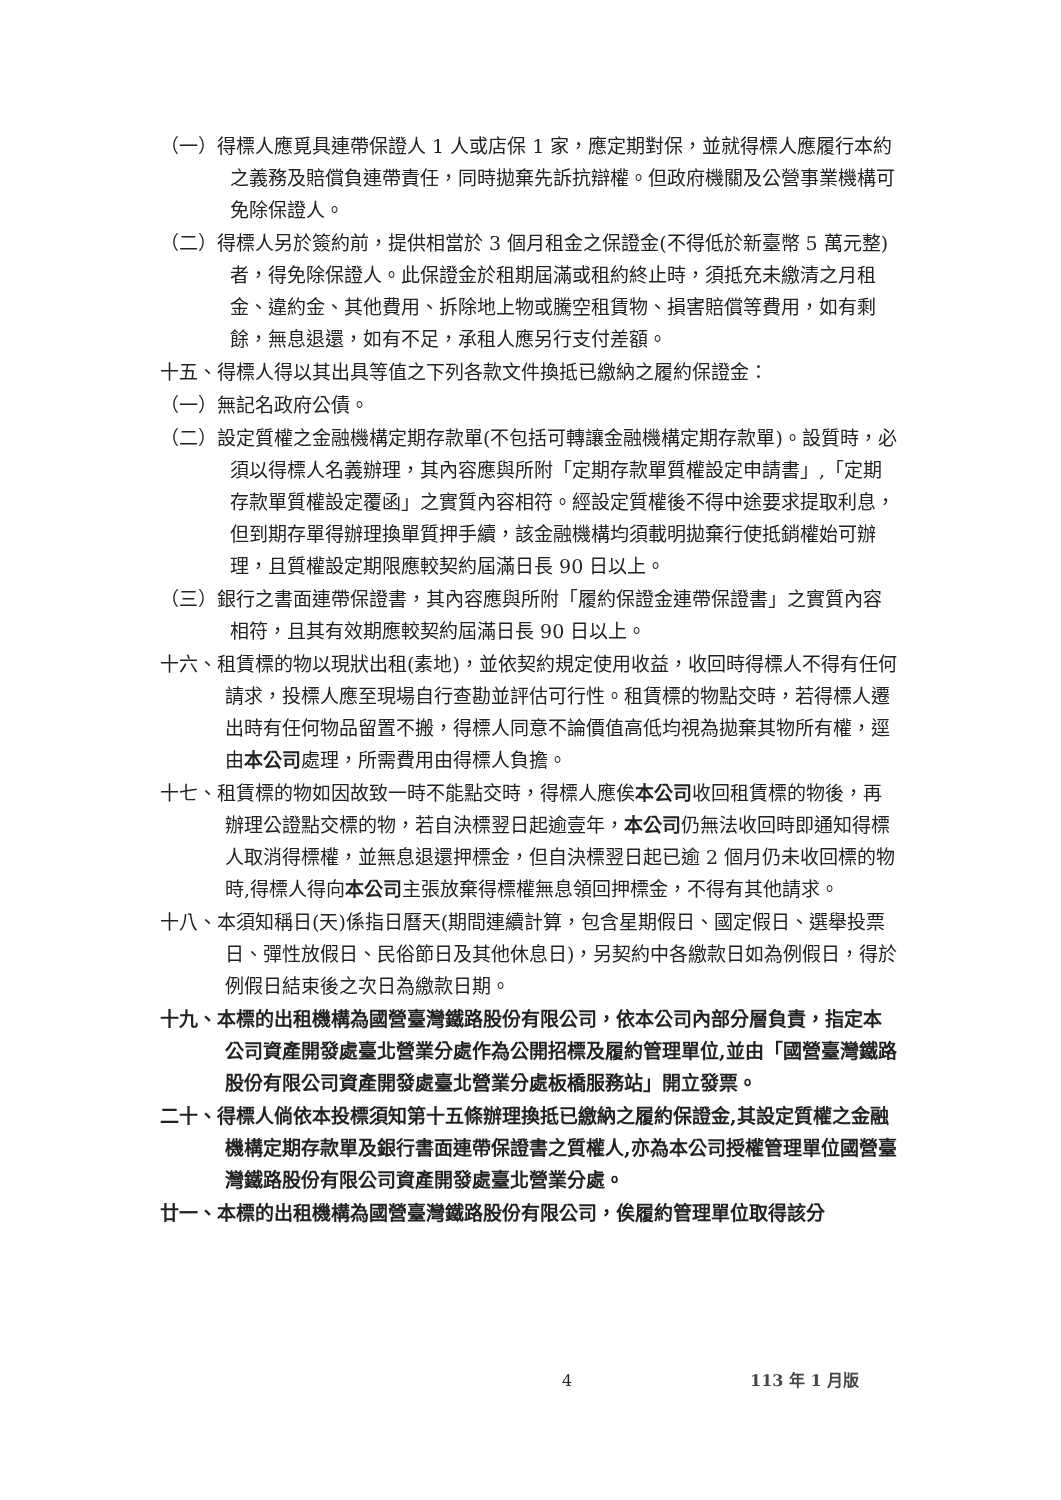（一）得標人應覓具連帶保證人 1 人或店保 1 家，應定期對保，並就得標人應履行本約之義務及賠償負連帶責任，同時拋棄先訴抗辯權。但政府機關及公營事業機構可免除保證人。
（二）得標人另於簽約前，提供相當於 3 個月租金之保證金(不得低於新臺幣 5 萬元整)者，得免除保證人。此保證金於租期屆滿或租約終止時，須抵充未繳清之月租金、違約金、其他費用、拆除地上物或騰空租賃物、損害賠償等費用，如有剩餘，無息退還，如有不足，承租人應另行支付差額。
十五、得標人得以其出具等值之下列各款文件換抵已繳納之履約保證金：
（一）無記名政府公債。
（二）設定質權之金融機構定期存款單(不包括可轉讓金融機構定期存款單)。設質時，必須以得標人名義辦理，其內容應與所附「定期存款單質權設定申請書」,「定期存款單質權設定覆函」之實質內容相符。經設定質權後不得中途要求提取利息，但到期存單得辦理換單質押手續，該金融機構均須載明拋棄行使抵銷權始可辦理，且質權設定期限應較契約屆滿日長 90 日以上。
（三）銀行之書面連帶保證書，其內容應與所附「履約保證金連帶保證書」之實質內容相符，且其有效期應較契約屆滿日長 90 日以上。
十六、租賃標的物以現狀出租(素地)，並依契約規定使用收益，收回時得標人不得有任何請求，投標人應至現場自行查勘並評估可行性。租賃標的物點交時，若得標人遷出時有任何物品留置不搬，得標人同意不論價值高低均視為拋棄其物所有權，逕由本公司處理，所需費用由得標人負擔。
十七、租賃標的物如因故致一時不能點交時，得標人應俟本公司收回租賃標的物後，再辦理公證點交標的物，若自決標翌日起逾壹年，本公司仍無法收回時即通知得標人取消得標權，並無息退還押標金，但自決標翌日起已逾 2 個月仍未收回標的物時,得標人得向本公司主張放棄得標權無息領回押標金，不得有其他請求。
十八、本須知稱日(天)係指日曆天(期間連續計算，包含星期假日、國定假日、選舉投票日、彈性放假日、民俗節日及其他休息日)，另契約中各繳款日如為例假日，得於例假日結束後之次日為繳款日期。
十九、本標的出租機構為國營臺灣鐵路股份有限公司，依本公司內部分層負責，指定本公司資產開發處臺北營業分處作為公開招標及履約管理單位,並由「國營臺灣鐵路股份有限公司資產開發處臺北營業分處板橋服務站」開立發票。
二十、得標人倘依本投標須知第十五條辦理換抵已繳納之履約保證金,其設定質權之金融機構定期存款單及銀行書面連帶保證書之質權人,亦為本公司授權管理單位國營臺灣鐵路股份有限公司資產開發處臺北營業分處。
廿一、本標的出租機構為國營臺灣鐵路股份有限公司，俟履約管理單位取得該分
4 113 年 1 月版